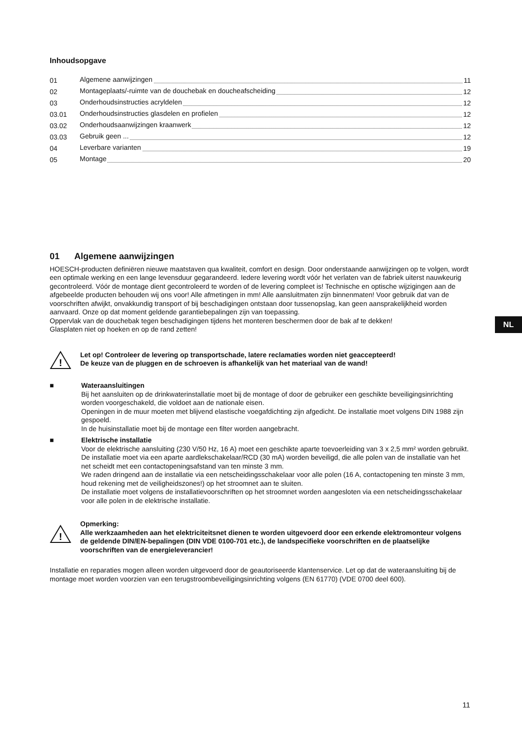Inhoudsopgave
01 Algemene aanwijzingen 11
02 Montageplaats/-ruimte van de douchebak en doucheafscheiding 12
03 Onderhoudsinstructies acryldelen 12
03.01 Onderhoudsinstructies glasdelen en profielen 12
03.02 Onderhoudsaanwijzingen kraanwerk 12
03.03 Gebruik geen ... 12
04 Leverbare varianten 19
05 Montage 20
01 Algemene aanwijzingen
HOESCH-producten definiëren nieuwe maatstaven qua kwaliteit, comfort en design. Door onderstaande aanwijzingen op te volgen, wordt een optimale werking en een lange levensduur gegarandeerd. Iedere levering wordt vóór het verlaten van de fabriek uiterst nauwkeurig gecontroleerd. Vóór de montage dient gecontroleerd te worden of de levering compleet is! Technische en optische wijzigingen aan de afgebeelde producten behouden wij ons voor! Alle afmetingen in mm! Alle aansluitmaten zijn binnenmaten! Voor gebruik dat van de voorschriften afwijkt, onvakkundig transport of bij beschadigingen ontstaan door tussenopslag, kan geen aansprakelijkheid worden aanvaard. Onze op dat moment geldende garantiebepalingen zijn van toepassing.
Oppervlak van de douchebak tegen beschadigingen tijdens het monteren beschermen door de bak af te dekken!
Glasplaten niet op hoeken en op de rand zetten!
!
Let op! Controleer de levering op transportschade, latere reclamaties worden niet geaccepteerd!
De keuze van de pluggen en de schroeven is afhankelijk van het materiaal van de wand!
■ Wateraansluitingen
Bij het aansluiten op de drinkwaterinstallatie moet bij de montage of door de gebruiker een geschikte beveiligingsinrichting worden voorgeschakeld, die voldoet aan de nationale eisen.
Openingen in de muur moeten met blijvend elastische voegafdichting zijn afgedicht. De installatie moet volgens DIN 1988 zijn gespoeld.
In de huisinstallatie moet bij de montage een filter worden aangebracht.
■ Elektrische installatie
Voor de elektrische aansluiting (230 V/50 Hz, 16 A) moet een geschikte aparte toevoerleiding van 3 x 2,5 mm² worden gebruikt.
De installatie moet via een aparte aardlekschakelaar/RCD (30 mA) worden beveiligd, die alle polen van de installatie van het net scheidt met een contactopeningsafstand van ten minste 3 mm.
We raden dringend aan de installatie via een netscheidingsschakelaar voor alle polen (16 A, contactopening ten minste 3 mm, houd rekening met de veiligheidszones!) op het stroomnet aan te sluiten.
De installatie moet volgens de installatievoorschriften op het stroomnet worden aangesloten via een netscheidingsschakelaar voor alle polen in de elektrische installatie.
!
Opmerking:
Alle werkzaamheden aan het elektriciteitsnet dienen te worden uitgevoerd door een erkende elektromonteur volgens de geldende DIN/EN-bepalingen (DIN VDE 0100-701 etc.), de landspecifieke voorschriften en de plaatselijke voorschriften van de energieleverancier!
Installatie en reparaties mogen alleen worden uitgevoerd door de geautoriseerde klantenservice. Let op dat de wateraansluiting bij de montage moet worden voorzien van een terugstroombeveiligingsinrichting volgens (EN 61770) (VDE 0700 deel 600).
NL
11